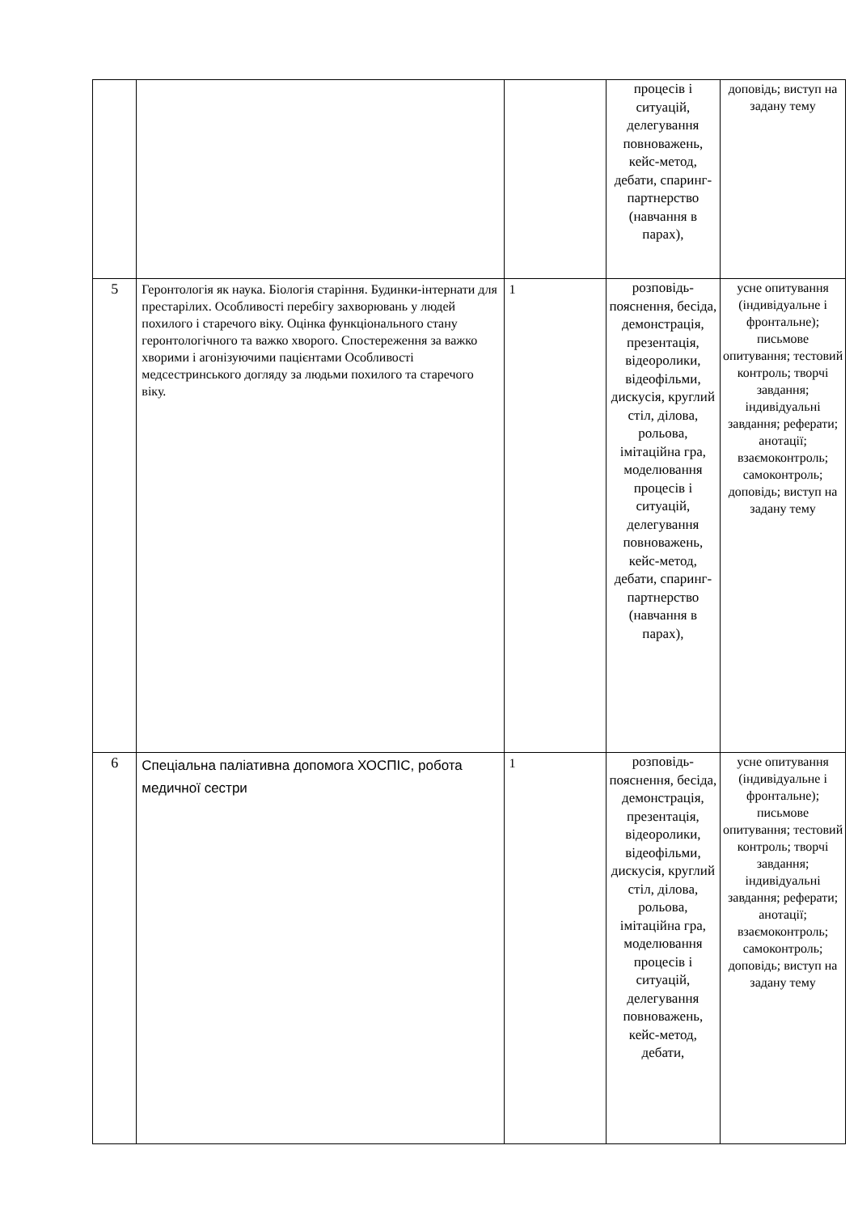| | | | процесів і ситуацій, делегування повноважень, кейс-метод, дебати, спаринг-партнерство (навчання в парах), | доповідь; виступ на задану тему |
| 5 | Геронтологія як наука. Біологія старіння. Будинки-інтернати для престарілих. Особливості перебігу захворювань у людей похилого і старечого віку. Оцінка функціонального стану геронтологічного та важко хворого. Спостереження за важко хворими і агонізуючими пацієнтами Особливості медсестринського догляду за людьми похилого та старечого віку. | 1 | розповідь-пояснення, бесіда, демонстрація, презентація, відеоролики, відеофільми, дискусія, круглий стіл, ділова, рольова, імітаційна гра, моделювання процесів і ситуацій, делегування повноважень, кейс-метод, дебати, спаринг-партнерство (навчання в парах), | усне опитування (індивідуальне і фронтальне); письмове опитування; тестовий контроль; творчі завдання; індивідуальні завдання; реферати; анотації; взаємоконтроль; самоконтроль; доповідь; виступ на задану тему |
| 6 | Спеціальна паліативна допомога ХОСПІС, робота медичної сестри | 1 | розповідь-пояснення, бесіда, демонстрація, презентація, відеоролики, відеофільми, дискусія, круглий стіл, ділова, рольова, імітаційна гра, моделювання процесів і ситуацій, делегування повноважень, кейс-метод, дебати, | усне опитування (індивідуальне і фронтальне); письмове опитування; тестовий контроль; творчі завдання; індивідуальні завдання; реферати; анотації; взаємоконтроль; самоконтроль; доповідь; виступ на задану тему |